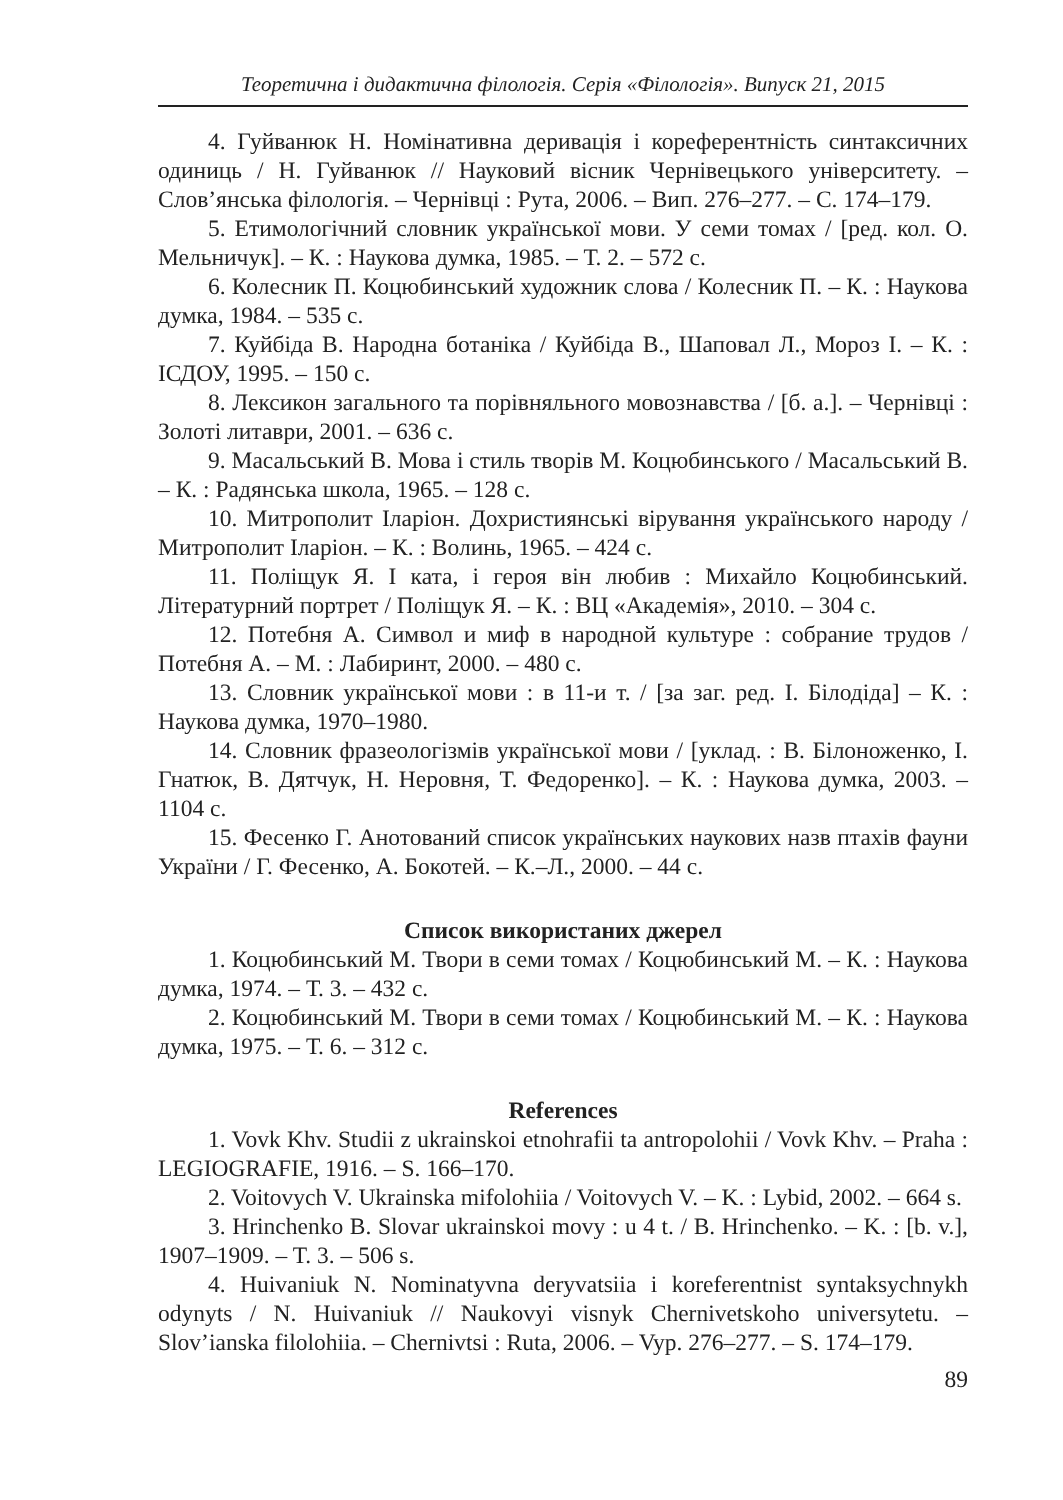Теоретична і дидактична філологія. Серія «Філологія». Випуск 21, 2015
4. Гуйванюк Н. Номінативна деривація і кореферентність синтаксичних одиниць / Н. Гуйванюк // Науковий вісник Чернівецького університету. – Слов’янська філологія. – Чернівці : Рута, 2006. – Вип. 276–277. – С. 174–179.
5. Етимологічний словник української мови. У семи томах / [ред. кол. О. Мельничук]. – К. : Наукова думка, 1985. – Т. 2. – 572 с.
6. Колесник П. Коцюбинський художник слова / Колесник П. – К. : Наукова думка, 1984. – 535 с.
7. Куйбіда В. Народна ботаніка / Куйбіда В., Шаповал Л., Мороз І. – К. : ІСДОУ, 1995. – 150 с.
8. Лексикон загального та порівняльного мовознавства / [б. а.]. – Чернівці : Золоті литаври, 2001. – 636 с.
9. Масальський В. Мова і стиль творів М. Коцюбинського / Масальський В. – К. : Радянська школа, 1965. – 128 с.
10. Митрополит Іларіон. Дохристиянські вірування українського народу / Митрополит Іларіон. – К. : Волинь, 1965. – 424 с.
11. Поліщук Я. І ката, і героя він любив : Михайло Коцюбинський. Літературний портрет / Поліщук Я. – К. : ВЦ «Академія», 2010. – 304 с.
12. Потебня А. Символ и миф в народной культуре : собрание трудов / Потебня А. – М. : Лабиринт, 2000. – 480 с.
13. Словник української мови : в 11-и т. / [за заг. ред. І. Білодіда] – К. : Наукова думка, 1970–1980.
14. Словник фразеологізмів української мови / [уклад. : В. Білоноженко, І. Гнатюк, В. Дятчук, Н. Неровня, Т. Федоренко]. – К. : Наукова думка, 2003. – 1104 с.
15. Фесенко Г. Анотований список українських наукових назв птахів фауни України / Г. Фесенко, А. Бокотей. – К.–Л., 2000. – 44 с.
Список використаних джерел
1. Коцюбинський М. Твори в семи томах / Коцюбинський М. – К. : Наукова думка, 1974. – Т. 3. – 432 с.
2. Коцюбинський М. Твори в семи томах / Коцюбинський М. – К. : Наукова думка, 1975. – Т. 6. – 312 с.
References
1. Vovk Khv. Studii z ukrainskoi etnohrafii ta antropolohii / Vovk Khv. – Praha : LEGIOGRAFIE, 1916. – S. 166–170.
2. Voitovych V. Ukrainska mifolohiia / Voitovych V. – K. : Lybid, 2002. – 664 s.
3. Hrinchenko B. Slovar ukrainskoi movy : u 4 t. / B. Hrinchenko. – K. : [b. v.], 1907–1909. – T. 3. – 506 s.
4. Huivaniuk N. Nominatyvna deryvatsiia i koreferentnist syntaksychnykh odynyts / N. Huivaniuk // Naukovyi visnyk Chernivetskoho universytetu. – Slov’ianska filolohiia. – Chernivtsi : Ruta, 2006. – Vyp. 276–277. – S. 174–179.
89